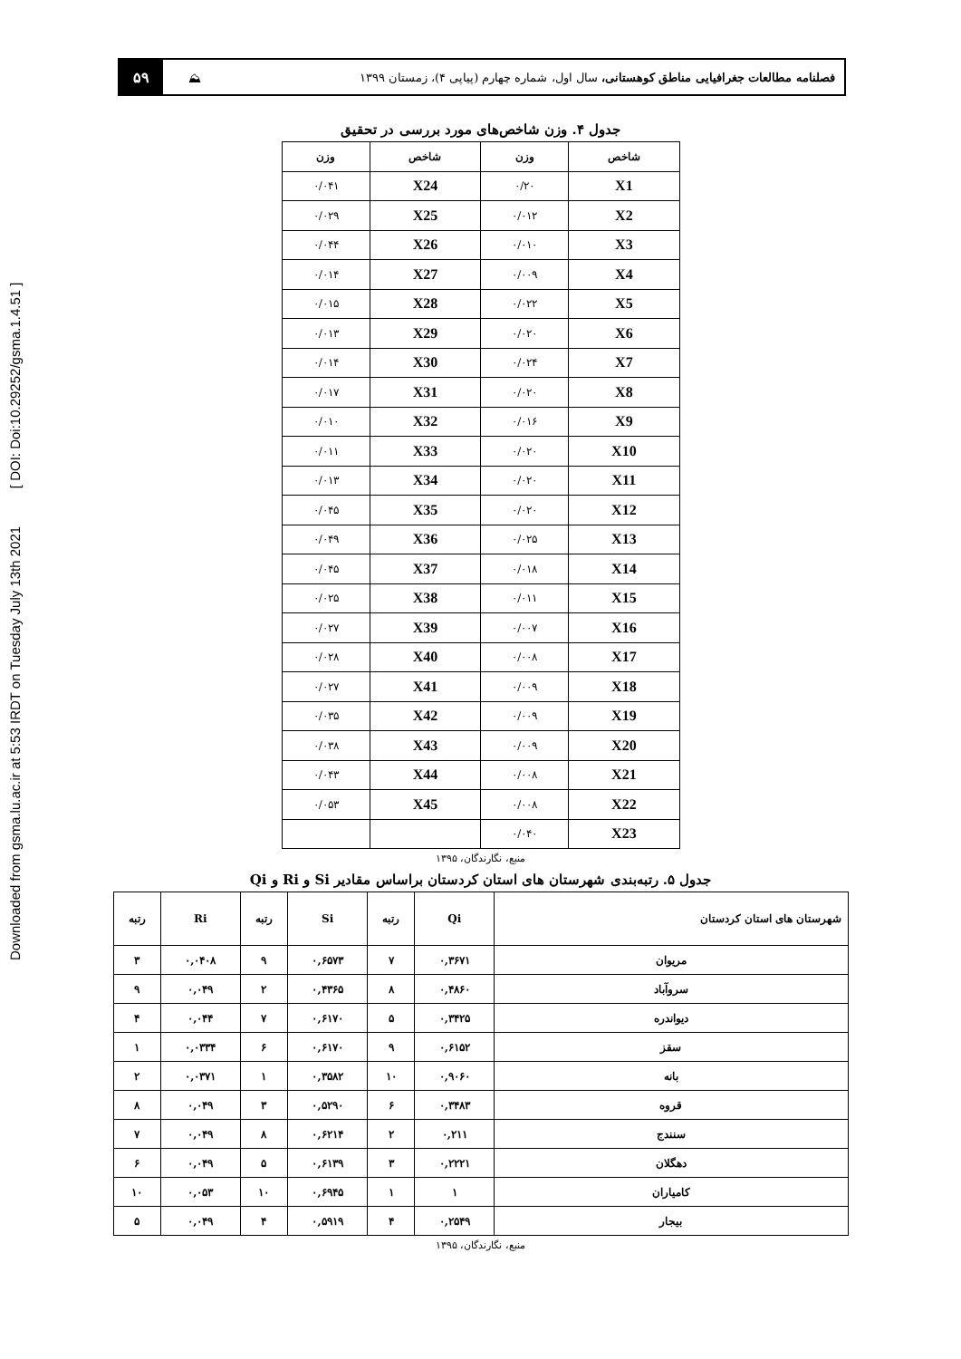Downloaded from gsma.lu.ac.ir at 5:53 IRDT on Tuesday July 13th 2021 [ DOI: Doi:10.29252/gsma.1.4.51 ]
فصلنامه مطالعات جغرافیایی مناطق کوهستانی، سال اول، شماره چهارم (پیاپی ۴)، زمستان ۱۳۹۹
⛰
۵۹
جدول ۴. وزن شاخص‌های مورد بررسی در تحقیق
| شاخص | وزن | شاخص | وزن |
| --- | --- | --- | --- |
| X1 | ۰/۲۰ | X24 | ۰/۰۴۱ |
| X2 | ۰/۰۱۲ | X25 | ۰/۰۲۹ |
| X3 | ۰/۰۱۰ | X26 | ۰/۰۴۴ |
| X4 | ۰/۰۰۹ | X27 | ۰/۰۱۴ |
| X5 | ۰/۰۲۲ | X28 | ۰/۰۱۵ |
| X6 | ۰/۰۲۰ | X29 | ۰/۰۱۳ |
| X7 | ۰/۰۲۴ | X30 | ۰/۰۱۴ |
| X8 | ۰/۰۲۰ | X31 | ۰/۰۱۷ |
| X9 | ۰/۰۱۶ | X32 | ۰/۰۱۰ |
| X10 | ۰/۰۲۰ | X33 | ۰/۰۱۱ |
| X11 | ۰/۰۲۰ | X34 | ۰/۰۱۳ |
| X12 | ۰/۰۲۰ | X35 | ۰/۰۴۵ |
| X13 | ۰/۰۲۵ | X36 | ۰/۰۴۹ |
| X14 | ۰/۰۱۸ | X37 | ۰/۰۴۵ |
| X15 | ۰/۰۱۱ | X38 | ۰/۰۲۵ |
| X16 | ۰/۰۰۷ | X39 | ۰/۰۲۷ |
| X17 | ۰/۰۰۸ | X40 | ۰/۰۲۸ |
| X18 | ۰/۰۰۹ | X41 | ۰/۰۲۷ |
| X19 | ۰/۰۰۹ | X42 | ۰/۰۳۵ |
| X20 | ۰/۰۰۹ | X43 | ۰/۰۳۸ |
| X21 | ۰/۰۰۸ | X44 | ۰/۰۴۳ |
| X22 | ۰/۰۰۸ | X45 | ۰/۰۵۳ |
| X23 | ۰/۰۴۰ | | |
منبع، نگارندگان، ۱۳۹۵
جدول ۵. رتبه‌بندی شهرستان های استان کردستان براساس مقادیر Si و Ri و Qi
| شهرستان های استان کردستان | Qi | رتبه | Si | رتبه | Ri | رتبه |
| --- | --- | --- | --- | --- | --- | --- |
| مریوان | ۰,۳۶۷۱ | ۷ | ۰,۶۵۷۳ | ۹ | ۰,۰۴۰۸ | ۳ |
| سروآباد | ۰,۴۸۶۰ | ۸ | ۰,۴۳۶۵ | ۲ | ۰,۰۴۹ | ۹ |
| دیواندره | ۰,۳۴۲۵ | ۵ | ۰,۶۱۷۰ | ۷ | ۰,۰۴۴ | ۴ |
| سقز | ۰,۶۱۵۲ | ۹ | ۰,۶۱۷۰ | ۶ | ۰,۰۳۳۴ | ۱ |
| بانه | ۰,۹۰۶۰ | ۱۰ | ۰,۳۵۸۲ | ۱ | ۰,۰۳۷۱ | ۲ |
| قروه | ۰,۳۴۸۳ | ۶ | ۰,۵۲۹۰ | ۳ | ۰,۰۴۹ | ۸ |
| سنندج | ۰,۲۱۱ | ۲ | ۰,۶۲۱۴ | ۸ | ۰,۰۴۹ | ۷ |
| دهگلان | ۰,۲۲۲۱ | ۳ | ۰,۶۱۳۹ | ۵ | ۰,۰۴۹ | ۶ |
| کامیاران | ۱ | ۱ | ۰,۶۹۴۵ | ۱۰ | ۰,۰۵۳ | ۱۰ |
| بیجار | ۰,۲۵۴۹ | ۴ | ۰,۵۹۱۹ | ۴ | ۰,۰۴۹ | ۵ |
منبع، نگارندگان، ۱۳۹۵